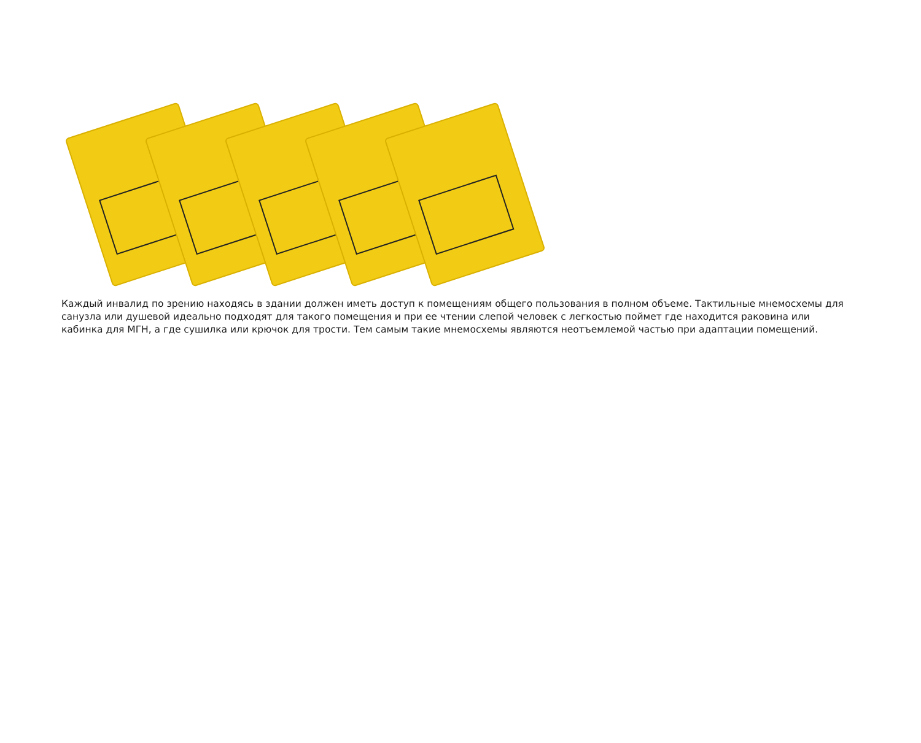Каждый инвалид по зрению находясь в здании должен иметь доступ к помещениям общего пользования в полном объеме. Тактильные мнемосхемы для санузла или душевой идеально подходят для такого помещения и при ее чтении слепой человек с легкостью поймет где находится раковина или кабинка для МГН, а где сушилка или крючок для трости. Тем самым такие мнемосхемы являются неотъемлемой частью при адаптации помещений.